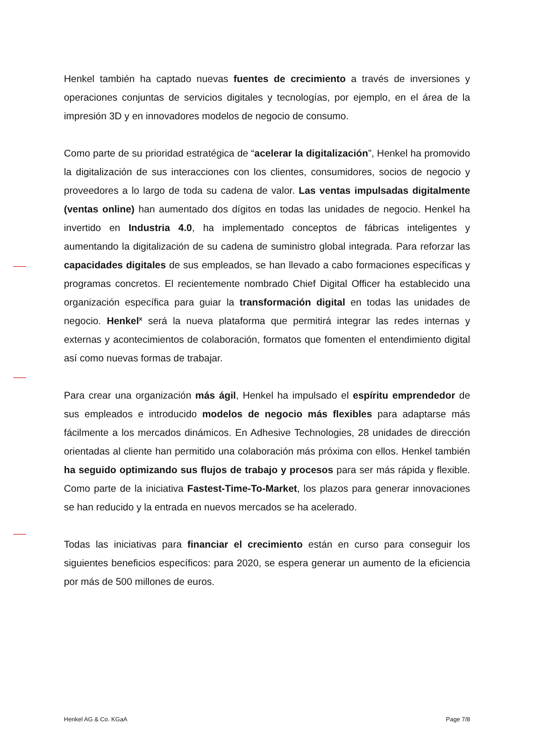Henkel también ha captado nuevas fuentes de crecimiento a través de inversiones y operaciones conjuntas de servicios digitales y tecnologías, por ejemplo, en el área de la impresión 3D y en innovadores modelos de negocio de consumo.
Como parte de su prioridad estratégica de “acelerar la digitalización”, Henkel ha promovido la digitalización de sus interacciones con los clientes, consumidores, socios de negocio y proveedores a lo largo de toda su cadena de valor. Las ventas impulsadas digitalmente (ventas online) han aumentado dos dígitos en todas las unidades de negocio. Henkel ha invertido en Industria 4.0, ha implementado conceptos de fábricas inteligentes y aumentando la digitalización de su cadena de suministro global integrada. Para reforzar las capacidades digitales de sus empleados, se han llevado a cabo formaciones específicas y programas concretos. El recientemente nombrado Chief Digital Officer ha establecido una organización específica para guiar la transformación digital en todas las unidades de negocio. Henkel<sup>x</sup> será la nueva plataforma que permitirá integrar las redes internas y externas y acontecimientos de colaboración, formatos que fomenten el entendimiento digital así como nuevas formas de trabajar.
Para crear una organización más ágil, Henkel ha impulsado el espíritu emprendedor de sus empleados e introducido modelos de negocio más flexibles para adaptarse más fácilmente a los mercados dinámicos. En Adhesive Technologies, 28 unidades de dirección orientadas al cliente han permitido una colaboración más próxima con ellos. Henkel también ha seguido optimizando sus flujos de trabajo y procesos para ser más rápida y flexible. Como parte de la iniciativa Fastest-Time-To-Market, los plazos para generar innovaciones se han reducido y la entrada en nuevos mercados se ha acelerado.
Todas las iniciativas para financiar el crecimiento están en curso para conseguir los siguientes beneficios específicos: para 2020, se espera generar un aumento de la eficiencia por más de 500 millones de euros.
Henkel AG & Co. KGaA Page 7/8